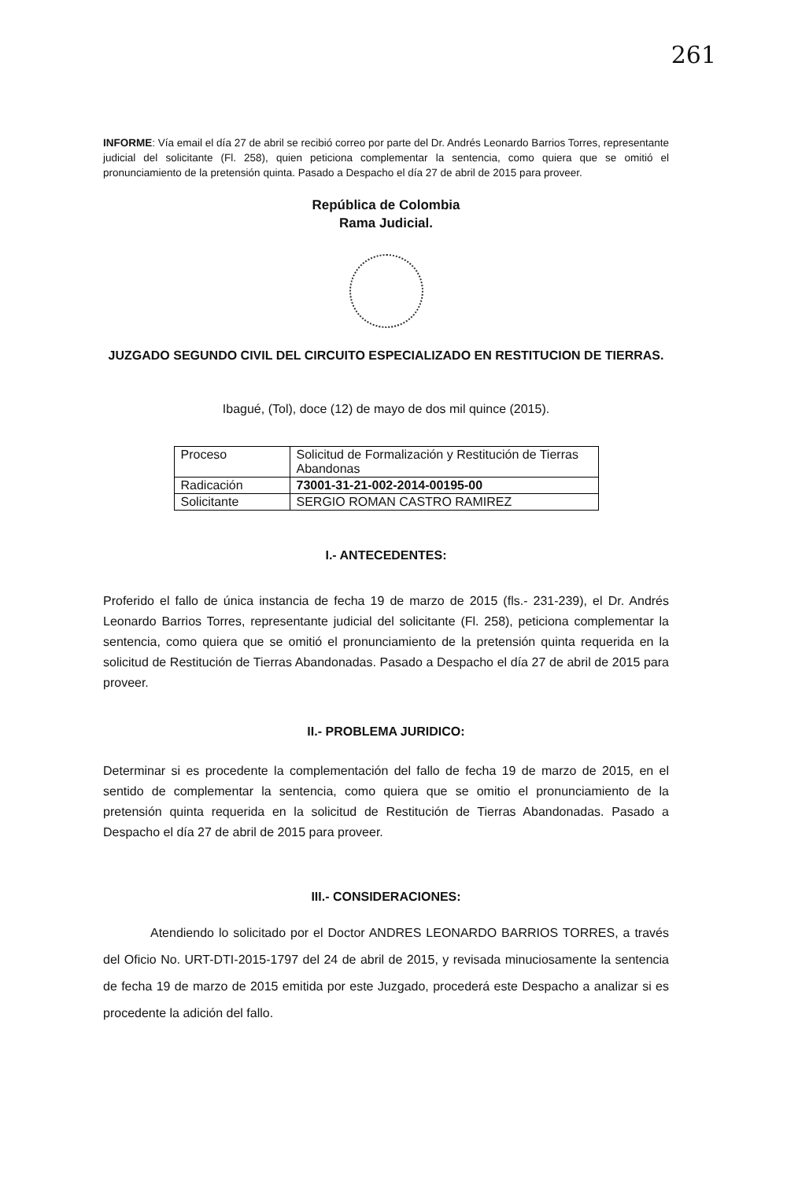261
INFORME: Vía email el día 27 de abril se recibió correo por parte del Dr. Andrés Leonardo Barrios Torres, representante judicial del solicitante (Fl. 258), quien peticiona complementar la sentencia, como quiera que se omitió el pronunciamiento de la pretensión quinta. Pasado a Despacho el día 27 de abril de 2015 para proveer.
República de Colombia
Rama Judicial.
JUZGADO SEGUNDO CIVIL DEL CIRCUITO ESPECIALIZADO EN RESTITUCION DE TIERRAS.
Ibagué, (Tol), doce (12) de mayo de dos mil quince (2015).
| Proceso | Solicitud de Formalización y Restitución de Tierras Abandonas |
| Radicación | 73001-31-21-002-2014-00195-00 |
| Solicitante | SERGIO ROMAN CASTRO RAMIREZ |
I.- ANTECEDENTES:
Proferido el fallo de única instancia de fecha 19 de marzo de 2015 (fls.- 231-239), el Dr. Andrés Leonardo Barrios Torres, representante judicial del solicitante (Fl. 258), peticiona complementar la sentencia, como quiera que se omitió el pronunciamiento de la pretensión quinta requerida en la solicitud de Restitución de Tierras Abandonadas. Pasado a Despacho el día 27 de abril de 2015 para proveer.
II.- PROBLEMA JURIDICO:
Determinar si es procedente la complementación del fallo de fecha 19 de marzo de 2015, en el sentido de complementar la sentencia, como quiera que se omitio el pronunciamiento de la pretensión quinta requerida en la solicitud de Restitución de Tierras Abandonadas. Pasado a Despacho el día 27 de abril de 2015 para proveer.
III.- CONSIDERACIONES:
Atendiendo lo solicitado por el Doctor ANDRES LEONARDO BARRIOS TORRES, a través del Oficio No. URT-DTI-2015-1797 del 24 de abril de 2015, y revisada minuciosamente la sentencia de fecha 19 de marzo de 2015 emitida por este Juzgado, procederá este Despacho a analizar si es procedente la adición del fallo.